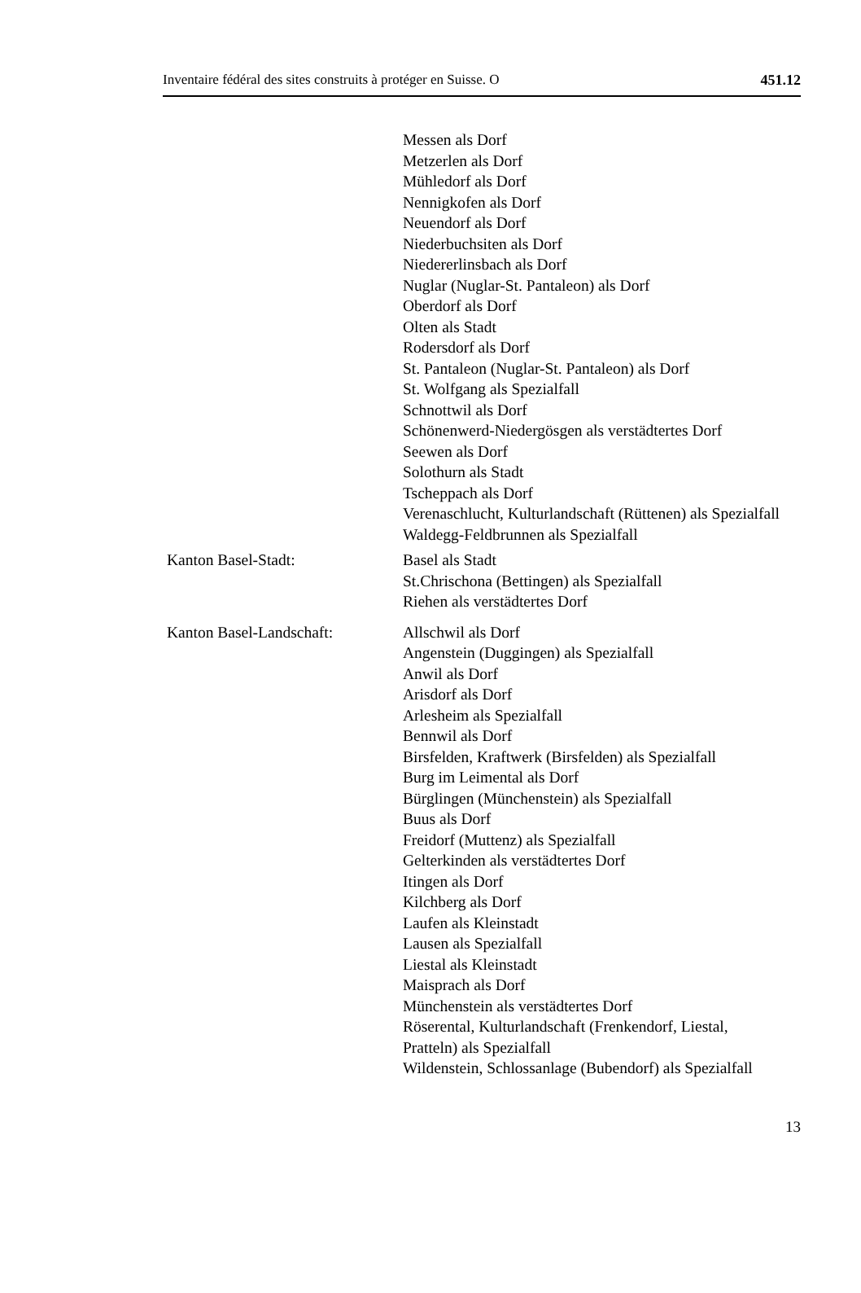Inventaire fédéral des sites construits à protéger en Suisse. O 451.12
Messen als Dorf
Metzerlen als Dorf
Mühledorf als Dorf
Nennigkofen als Dorf
Neuendorf als Dorf
Niederbuchsiten als Dorf
Niedererlinsbach als Dorf
Nuglar (Nuglar-St. Pantaleon) als Dorf
Oberdorf als Dorf
Olten als Stadt
Rodersdorf als Dorf
St. Pantaleon (Nuglar-St. Pantaleon) als Dorf
St. Wolfgang als Spezialfall
Schnottwil als Dorf
Schönenwerd-Niedergösgen als verstädtertes Dorf
Seewen als Dorf
Solothurn als Stadt
Tscheppach als Dorf
Verenaschlucht, Kulturlandschaft (Rüttenen) als Spezialfall
Waldegg-Feldbrunnen als Spezialfall
Kanton Basel-Stadt: Basel als Stadt
St.Chrischona (Bettingen) als Spezialfall
Riehen als verstädtertes Dorf
Kanton Basel-Landschaft: Allschwil als Dorf
Angenstein (Duggingen) als Spezialfall
Anwil als Dorf
Arisdorf als Dorf
Arlesheim als Spezialfall
Bennwil als Dorf
Birsfelden, Kraftwerk (Birsfelden) als Spezialfall
Burg im Leimental als Dorf
Bürglingen (Münchenstein) als Spezialfall
Buus als Dorf
Freidorf (Muttenz) als Spezialfall
Gelterkinden als verstädtertes Dorf
Itingen als Dorf
Kilchberg als Dorf
Laufen als Kleinstadt
Lausen als Spezialfall
Liestal als Kleinstadt
Maisprach als Dorf
Münchenstein als verstädtertes Dorf
Röserental, Kulturlandschaft (Frenkendorf, Liestal, Pratteln) als Spezialfall
Wildenstein, Schlossanlage (Bubendorf) als Spezialfall
13